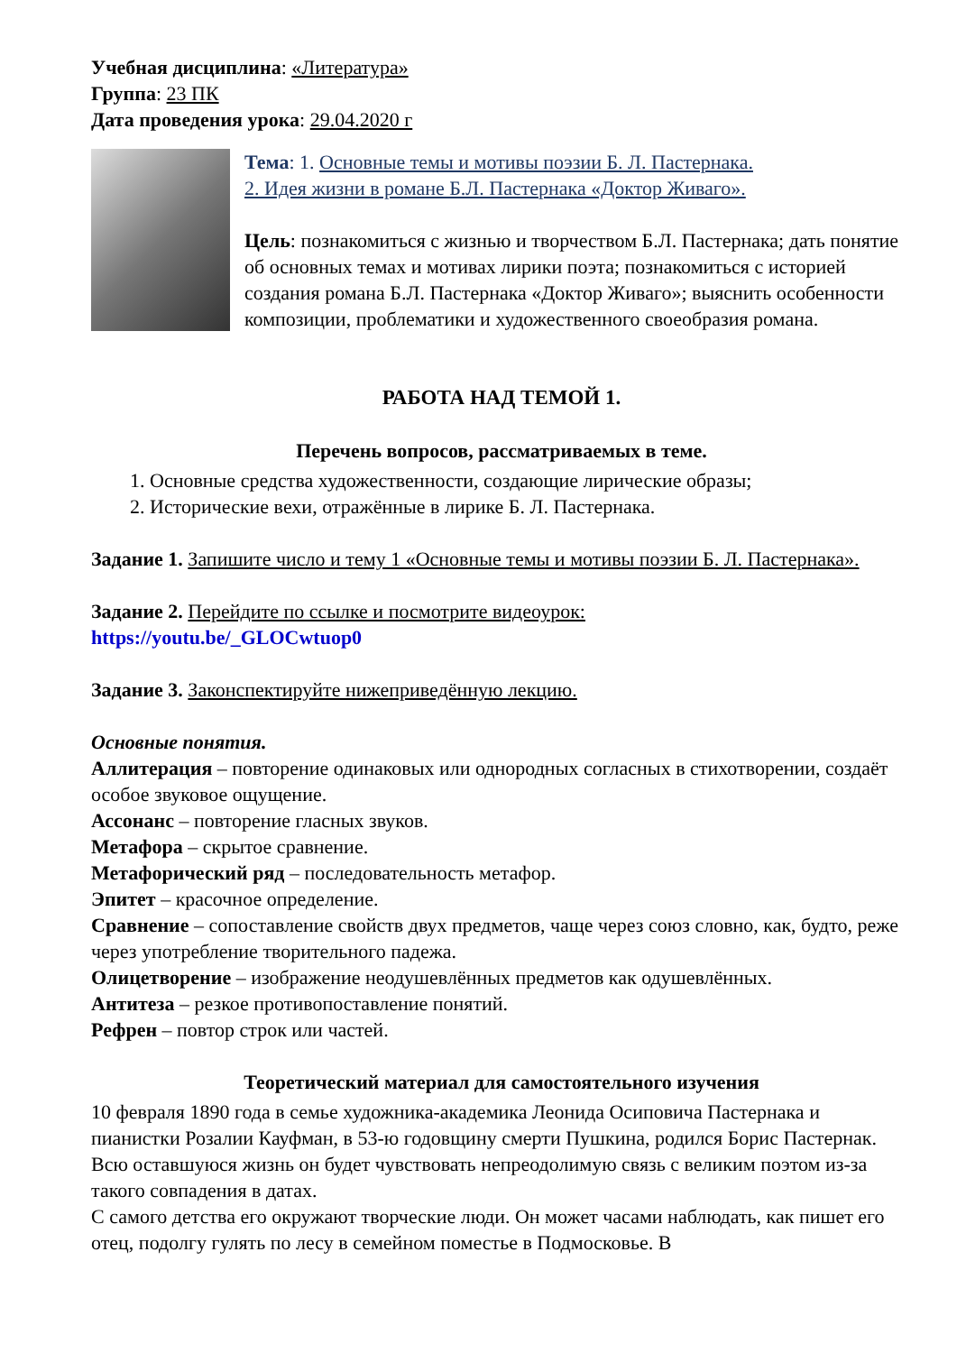Учебная дисциплина: «Литература»
Группа: 23 ПК
Дата проведения урока: 29.04.2020 г
Тема: 1. Основные темы и мотивы поэзии Б. Л. Пастернака.
2. Идея жизни в романе Б.Л. Пастернака «Доктор Живаго».
Цель: познакомиться с жизнью и творчеством Б.Л. Пастернака; дать понятие об основных темах и мотивах лирики поэта; познакомиться с историей создания романа Б.Л. Пастернака «Доктор Живаго»; выяснить особенности композиции, проблематики и художественного своеобразия романа.
РАБОТА НАД ТЕМОЙ 1.
Перечень вопросов, рассматриваемых в теме.
1. Основные средства художественности, создающие лирические образы;
2. Исторические вехи, отражённые в лирике Б. Л. Пастернака.
Задание 1. Запишите число и тему 1 «Основные темы и мотивы поэзии Б. Л. Пастернака».
Задание 2. Перейдите по ссылке и посмотрите видеоурок:
https://youtu.be/_GLOCwtuop0
Задание 3. Законспектируйте нижеприведённую лекцию.
Основные понятия.
Аллитерация – повторение одинаковых или однородных согласных в стихотворении, создаёт особое звуковое ощущение.
Ассонанс – повторение гласных звуков.
Метафора – скрытое сравнение.
Метафорический ряд – последовательность метафор.
Эпитет – красочное определение.
Сравнение – сопоставление свойств двух предметов, чаще через союз словно, как, будто, реже через употребление творительного падежа.
Олицетворение – изображение неодушевлённых предметов как одушевлённых.
Антитеза – резкое противопоставление понятий.
Рефрен – повтор строк или частей.
Теоретический материал для самостоятельного изучения
10 февраля 1890 года в семье художника-академика Леонида Осиповича Пастернака и пианистки Розалии Кауфман, в 53-ю годовщину смерти Пушкина, родился Борис Пастернак. Всю оставшуюся жизнь он будет чувствовать непреодолимую связь с великим поэтом из-за такого совпадения в датах.
С самого детства его окружают творческие люди. Он может часами наблюдать, как пишет его отец, подолгу гулять по лесу в семейном поместье в Подмосковье. В